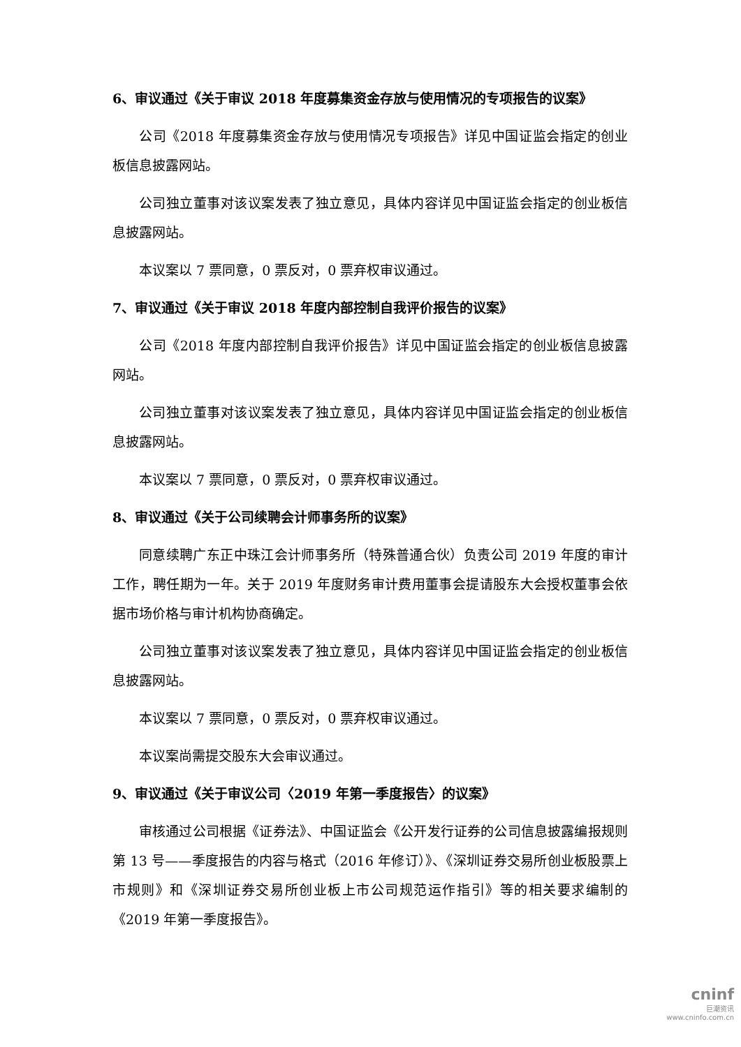6、审议通过《关于审议 2018 年度募集资金存放与使用情况的专项报告的议案》
公司《2018 年度募集资金存放与使用情况专项报告》详见中国证监会指定的创业板信息披露网站。
公司独立董事对该议案发表了独立意见，具体内容详见中国证监会指定的创业板信息披露网站。
本议案以 7 票同意，0 票反对，0 票弃权审议通过。
7、审议通过《关于审议 2018 年度内部控制自我评价报告的议案》
公司《2018 年度内部控制自我评价报告》详见中国证监会指定的创业板信息披露网站。
公司独立董事对该议案发表了独立意见，具体内容详见中国证监会指定的创业板信息披露网站。
本议案以 7 票同意，0 票反对，0 票弃权审议通过。
8、审议通过《关于公司续聘会计师事务所的议案》
同意续聘广东正中珠江会计师事务所（特殊普通合伙）负责公司 2019 年度的审计工作，聘任期为一年。关于 2019 年度财务审计费用董事会提请股东大会授权董事会依据市场价格与审计机构协商确定。
公司独立董事对该议案发表了独立意见，具体内容详见中国证监会指定的创业板信息披露网站。
本议案以 7 票同意，0 票反对，0 票弃权审议通过。
本议案尚需提交股东大会审议通过。
9、审议通过《关于审议公司〈2019 年第一季度报告〉的议案》
审核通过公司根据《证券法》、中国证监会《公开发行证券的公司信息披露编报规则第 13 号——季度报告的内容与格式（2016 年修订）》、《深圳证券交易所创业板股票上市规则》和《深圳证券交易所创业板上市公司规范运作指引》等的相关要求编制的《2019 年第一季度报告》。
cninf
巨潮资讯
www.cninfo.com.cn